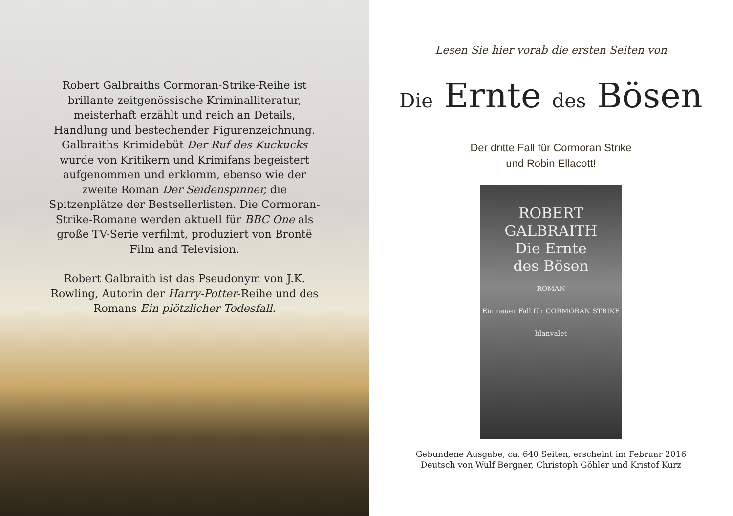Robert Galbraiths Cormoran-Strike-Reihe ist brillante zeitgenössische Kriminalliteratur, meisterhaft erzählt und reich an Details, Handlung und bestechender Figurenzeichnung. Galbraiths Krimidebüt Der Ruf des Kuckucks wurde von Kritikern und Krimifans begeistert aufgenommen und erklomm, ebenso wie der zweite Roman Der Seidenspinner, die Spitzenplätze der Bestseller­listen. Die Cormoran-Strike-Romane werden aktuell für BBC One als große TV-Serie verfilmt, produziert von Brontë Film and Television.
Robert Galbraith ist das Pseudonym von J.K. Rowling, Autorin der Harry-Potter-Reihe und des Romans Ein plötzlicher Todesfall.
Lesen Sie hier vorab die ersten Seiten von
Die Ernte des Bösen
Der dritte Fall für Cormoran Strike
und Robin Ellacott!
ROBERT
GALBRAITH
Die Ernte
des Bösen
ROMAN
Ein neuer Fall für CORMORAN STRIKE
blanvalet
Gebundene Ausgabe, ca. 640 Seiten, erscheint im Februar 2016
Deutsch von Wulf Bergner, Christoph Göhler und Kristof Kurz